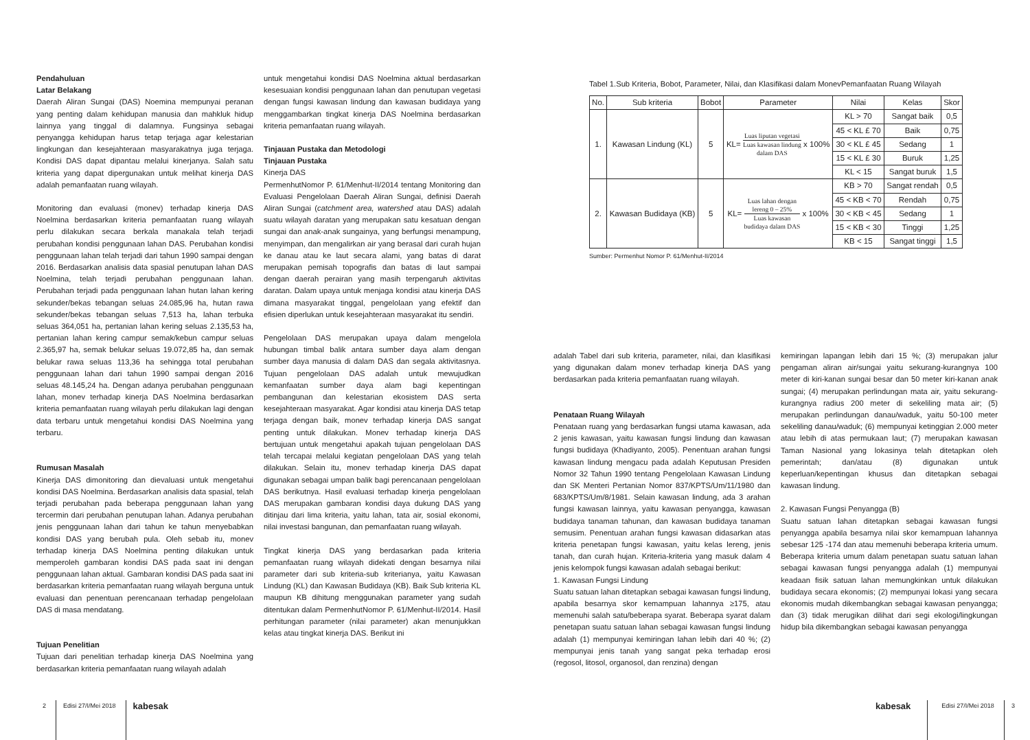Pendahuluan
Latar Belakang
Daerah Aliran Sungai (DAS) Noemina mempunyai peranan yang penting dalam kehidupan manusia dan mahkluk hidup lainnya yang tinggal di dalamnya. Fungsinya sebagai penyangga kehidupan harus tetap terjaga agar kelestarian lingkungan dan kesejahteraan masyarakatnya juga terjaga. Kondisi DAS dapat dipantau melalui kinerjanya. Salah satu kriteria yang dapat dipergunakan untuk melihat kinerja DAS adalah pemanfaatan ruang wilayah.
Monitoring dan evaluasi (monev) terhadap kinerja DAS Noelmina berdasarkan kriteria pemanfaatan ruang wilayah perlu dilakukan secara berkala manakala telah terjadi perubahan kondisi penggunaan lahan DAS. Perubahan kondisi penggunaan lahan telah terjadi dari tahun 1990 sampai dengan 2016. Berdasarkan analisis data spasial penutupan lahan DAS Noelmina, telah terjadi perubahan penggunaan lahan. Perubahan terjadi pada penggunaan lahan hutan lahan kering sekunder/bekas tebangan seluas 24.085,96 ha, hutan rawa sekunder/bekas tebangan seluas 7,513 ha, lahan terbuka seluas 364,051 ha, pertanian lahan kering seluas 2.135,53 ha, pertanian lahan kering campur semak/kebun campur seluas 2.365,97 ha, semak belukar seluas 19.072,85 ha, dan semak belukar rawa seluas 113,36 ha sehingga total perubahan penggunaan lahan dari tahun 1990 sampai dengan 2016 seluas 48.145,24 ha. Dengan adanya perubahan penggunaan lahan, monev terhadap kinerja DAS Noelmina berdasarkan kriteria pemanfaatan ruang wilayah perlu dilakukan lagi dengan data terbaru untuk mengetahui kondisi DAS Noelmina yang terbaru.
Rumusan Masalah
Kinerja DAS dimonitoring dan dievaluasi untuk mengetahui kondisi DAS Noelmina. Berdasarkan analisis data spasial, telah terjadi perubahan pada beberapa penggunaan lahan yang tercermin dari perubahan penutupan lahan. Adanya perubahan jenis penggunaan lahan dari tahun ke tahun menyebabkan kondisi DAS yang berubah pula. Oleh sebab itu, monev terhadap kinerja DAS Noelmina penting dilakukan untuk memperoleh gambaran kondisi DAS pada saat ini dengan penggunaan lahan aktual. Gambaran kondisi DAS pada saat ini berdasarkan kriteria pemanfaatan ruang wilayah berguna untuk evaluasi dan penentuan perencanaan terhadap pengelolaan DAS di masa mendatang.
Tujuan Penelitian
Tujuan dari penelitian terhadap kinerja DAS Noelmina yang berdasarkan kriteria pemanfaatan ruang wilayah adalah
untuk mengetahui kondisi DAS Noelmina aktual berdasarkan kesesuaian kondisi penggunaan lahan dan penutupan vegetasi dengan fungsi kawasan lindung dan kawasan budidaya yang menggambarkan tingkat kinerja DAS Noelmina berdasarkan kriteria pemanfaatan ruang wilayah.
Tinjauan Pustaka dan Metodologi
Tinjauan Pustaka
Kinerja DAS
PermenhutNomor P. 61/Menhut-II/2014 tentang Monitoring dan Evaluasi Pengelolaan Daerah Aliran Sungai, definisi Daerah Aliran Sungai (catchment area, watershed atau DAS) adalah suatu wilayah daratan yang merupakan satu kesatuan dengan sungai dan anak-anak sungainya, yang berfungsi menampung, menyimpan, dan mengalirkan air yang berasal dari curah hujan ke danau atau ke laut secara alami, yang batas di darat merupakan pemisah topografis dan batas di laut sampai dengan daerah perairan yang masih terpengaruh aktivitas daratan. Dalam upaya untuk menjaga kondisi atau kinerja DAS dimana masyarakat tinggal, pengelolaan yang efektif dan efisien diperlukan untuk kesejahteraan masyarakat itu sendiri.
Pengelolaan DAS merupakan upaya dalam mengelola hubungan timbal balik antara sumber daya alam dengan sumber daya manusia di dalam DAS dan segala aktivitasnya. Tujuan pengelolaan DAS adalah untuk mewujudkan kemanfaatan sumber daya alam bagi kepentingan pembangunan dan kelestarian ekosistem DAS serta kesejahteraan masyarakat. Agar kondisi atau kinerja DAS tetap terjaga dengan baik, monev terhadap kinerja DAS sangat penting untuk dilakukan. Monev terhadap kinerja DAS bertujuan untuk mengetahui apakah tujuan pengelolaan DAS telah tercapai melalui kegiatan pengelolaan DAS yang telah dilakukan. Selain itu, monev terhadap kinerja DAS dapat digunakan sebagai umpan balik bagi perencanaan pengelolaan DAS berikutnya. Hasil evaluasi terhadap kinerja pengelolaan DAS merupakan gambaran kondisi daya dukung DAS yang ditinjau dari lima kriteria, yaitu lahan, tata air, sosial ekonomi, nilai investasi bangunan, dan pemanfaatan ruang wilayah.
Tingkat kinerja DAS yang berdasarkan pada kriteria pemanfaatan ruang wilayah didekati dengan besarnya nilai parameter dari sub kriteria-sub kriterianya, yaitu Kawasan Lindung (KL) dan Kawasan Budidaya (KB). Baik Sub kriteria KL maupun KB dihitung menggunakan parameter yang sudah ditentukan dalam PermenhutNomor P. 61/Menhut-II/2014. Hasil perhitungan parameter (nilai parameter) akan menunjukkan kelas atau tingkat kinerja DAS. Berikut ini
2 Edisi 27/I/Mei 2018 kabesak
Tabel 1.Sub Kriteria, Bobot, Parameter, Nilai, dan Klasifikasi dalam MonevPemanfaatan Ruang Wilayah
| No. | Sub kriteria | Bobot | Parameter | Nilai | Kelas | Skor |
| --- | --- | --- | --- | --- | --- | --- |
| 1. | Kawasan Lindung (KL) | 5 | KL= Luas liputan vegetasi Luas kawasan lindung dalam DAS x 100% | KL > 70 | Sangat baik | 0,5 |
| | | | | 45 < KL £ 70 | Baik | 0,75 |
| | | | | 30 < KL £ 45 | Sedang | 1 |
| | | | | 15 < KL £ 30 | Buruk | 1,25 |
| | | | | KL < 15 | Sangat buruk | 1,5 |
| 2. | Kawasan Budidaya (KB) | 5 | KL= Luas lahan dengan lereng 0 – 25% Luas kawasan budidaya dalam DAS x 100% | KB > 70 | Sangat rendah | 0,5 |
| | | | | 45 < KB < 70 | Rendah | 0,75 |
| | | | | 30 < KB < 45 | Sedang | 1 |
| | | | | 15 < KB < 30 | Tinggi | 1,25 |
| | | | | KB < 15 | Sangat tinggi | 1,5 |
Sumber: Permenhut Nomor P. 61/Menhut-II/2014
adalah Tabel dari sub kriteria, parameter, nilai, dan klasifikasi yang digunakan dalam monev terhadap kinerja DAS yang berdasarkan pada kriteria pemanfaatan ruang wilayah.
Penataan Ruang Wilayah
Penataan ruang yang berdasarkan fungsi utama kawasan, ada 2 jenis kawasan, yaitu kawasan fungsi lindung dan kawasan fungsi budidaya (Khadiyanto, 2005). Penentuan arahan fungsi kawasan lindung mengacu pada adalah Keputusan Presiden Nomor 32 Tahun 1990 tentang Pengelolaan Kawasan Lindung dan SK Menteri Pertanian Nomor 837/KPTS/Um/11/1980 dan 683/KPTS/Um/8/1981. Selain kawasan lindung, ada 3 arahan fungsi kawasan lainnya, yaitu kawasan penyangga, kawasan budidaya tanaman tahunan, dan kawasan budidaya tanaman semusim. Penentuan arahan fungsi kawasan didasarkan atas kriteria penetapan fungsi kawasan, yaitu kelas lereng, jenis tanah, dan curah hujan. Kriteria-kriteria yang masuk dalam 4 jenis kelompok fungsi kawasan adalah sebagai berikut:
1. Kawasan Fungsi Lindung
Suatu satuan lahan ditetapkan sebagai kawasan fungsi lindung, apabila besarnya skor kemampuan lahannya ≥175, atau memenuhi salah satu/beberapa syarat. Beberapa syarat dalam penetapan suatu satuan lahan sebagai kawasan fungsi lindung adalah (1) mempunyai kemiringan lahan lebih dari 40 %; (2) mempunyai jenis tanah yang sangat peka terhadap erosi (regosol, litosol, organosol, dan renzina) dengan
kemiringan lapangan lebih dari 15 %; (3) merupakan jalur pengaman aliran air/sungai yaitu sekurang-kurangnya 100 meter di kiri-kanan sungai besar dan 50 meter kiri-kanan anak sungai; (4) merupakan perlindungan mata air, yaitu sekurang-kurangnya radius 200 meter di sekeliling mata air; (5) merupakan perlindungan danau/waduk, yaitu 50-100 meter sekeliling danau/waduk; (6) mempunyai ketinggian 2.000 meter atau lebih di atas permukaan laut; (7) merupakan kawasan Taman Nasional yang lokasinya telah ditetapkan oleh pemerintah; dan/atau (8) digunakan untuk keperluan/kepentingan khusus dan ditetapkan sebagai kawasan lindung.
2. Kawasan Fungsi Penyangga (B)
Suatu satuan lahan ditetapkan sebagai kawasan fungsi penyangga apabila besarnya nilai skor kemampuan lahannya sebesar 125 -174 dan atau memenuhi beberapa kriteria umum. Beberapa kriteria umum dalam penetapan suatu satuan lahan sebagai kawasan fungsi penyangga adalah (1) mempunyai keadaan fisik satuan lahan memungkinkan untuk dilakukan budidaya secara ekonomis; (2) mempunyai lokasi yang secara ekonomis mudah dikembangkan sebagai kawasan penyangga; dan (3) tidak merugikan dilihat dari segi ekologi/lingkungan hidup bila dikembangkan sebagai kawasan penyangga
kabesak Edisi 27/I/Mei 2018 3